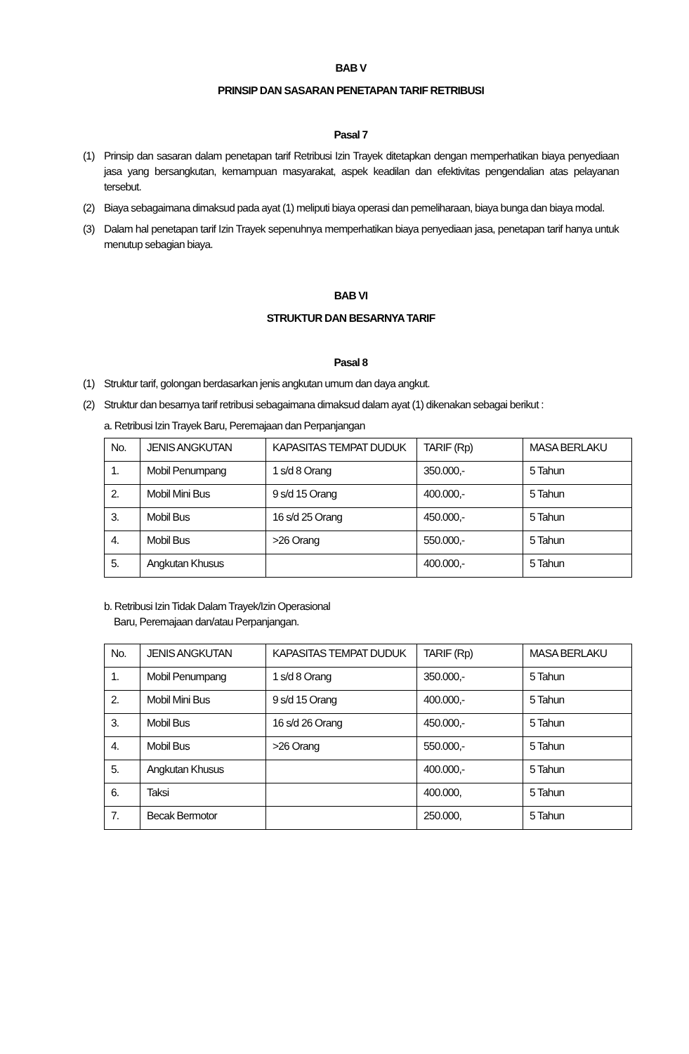BAB V
PRINSIP DAN SASARAN PENETAPAN TARIF RETRIBUSI
Pasal 7
(1) Prinsip dan sasaran dalam penetapan tarif Retribusi Izin Trayek ditetapkan dengan memperhatikan biaya penyediaan jasa yang bersangkutan, kemampuan masyarakat, aspek keadilan dan efektivitas pengendalian atas pelayanan tersebut.
(2) Biaya sebagaimana dimaksud pada ayat (1) meliputi biaya operasi dan pemeliharaan, biaya bunga dan biaya modal.
(3) Dalam hal penetapan tarif Izin Trayek sepenuhnya memperhatikan biaya penyediaan jasa, penetapan tarif hanya untuk menutup sebagian biaya.
BAB VI
STRUKTUR DAN BESARNYA TARIF
Pasal 8
(1) Struktur tarif, golongan berdasarkan jenis angkutan umum dan daya angkut.
(2) Struktur dan besarnya tarif retribusi sebagaimana dimaksud dalam ayat (1) dikenakan sebagai berikut :
a. Retribusi Izin Trayek Baru, Peremajaan dan Perpanjangan
| No. | JENIS ANGKUTAN | KAPASITAS TEMPAT DUDUK | TARIF (Rp) | MASA BERLAKU |
| 1. | Mobil Penumpang | 1 s/d 8 Orang | 350.000,- | 5 Tahun |
| 2. | Mobil Mini Bus | 9 s/d 15 Orang | 400.000,- | 5 Tahun |
| 3. | Mobil Bus | 16 s/d 25 Orang | 450.000,- | 5 Tahun |
| 4. | Mobil Bus | >26 Orang | 550.000,- | 5 Tahun |
| 5. | Angkutan Khusus | | 400.000,- | 5 Tahun |
b. Retribusi Izin Tidak Dalam Trayek/Izin Operasional
Baru, Peremajaan dan/atau Perpanjangan.
| No. | JENIS ANGKUTAN | KAPASITAS TEMPAT DUDUK | TARIF (Rp) | MASA BERLAKU |
| 1. | Mobil Penumpang | 1 s/d 8 Orang | 350.000,- | 5 Tahun |
| 2. | Mobil Mini Bus | 9 s/d 15 Orang | 400.000,- | 5 Tahun |
| 3. | Mobil Bus | 16 s/d 26 Orang | 450.000,- | 5 Tahun |
| 4. | Mobil Bus | >26 Orang | 550.000,- | 5 Tahun |
| 5. | Angkutan Khusus | | 400.000,- | 5 Tahun |
| 6. | Taksi | | 400.000, | 5 Tahun |
| 7. | Becak Bermotor | | 250.000, | 5 Tahun |